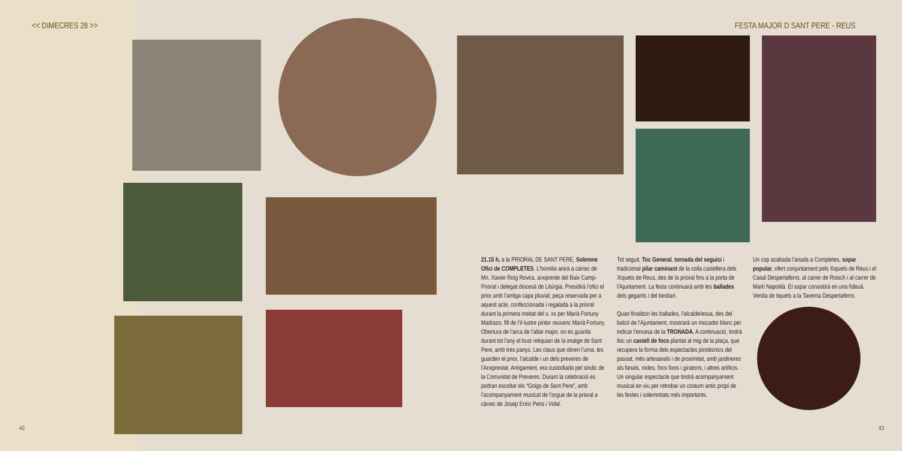<< DIMECRES 28 >> FESTA MAJOR D SANT PERE - REUS
21.15 h, a la PRIORAL DE SANT PERE, Solemne Ofici de COMPLETES. L’homilia anirà a càrrec de Mn. Xavier Roig Rovira, arxipreste del Baix Camp-Priorat i delegat diocesà de Litúrgia. Presidirà l’ofici el prior amb l’antiga capa pluvial, peça reservada per a aquest acte, confeccionada i regalada a la prioral durant la primera meitat del s. xx per Marià Fortuny Madrazo, fill de l’il·lustre pintor reusenc Marià Fortuny. Obertura de l’arca de l’altar major, on es guarda durant tot l’any el bust reliquiari de la imatge de Sant Pere, amb tres panys. Les claus que obren l’urna, les guarden el prior, l’alcalde i un dels preveres de l’Arxiprestat. Antigament, era custodiada pel síndic de la Comunitat de Preveres. Durant la celebració es podran escoltar els “Goigs de Sant Pere”, amb l’acompanyament musical de l’orgue de la prioral a càrrec de Josep Enric Peris i Vidal.
Tot seguit, Toc General, tornada del seguici i tradicional pilar caminant de la colla castellera dels Xiquets de Reus, des de la prioral fins a la porta de l’Ajuntament. La festa continuarà amb les ballades dels gegants i del bestiari.
Quan finalitzin les ballades, l’alcalde/essa, des del balcó de l’Ajuntament, mostrarà un mocador blanc per indicar l’encesa de la TRONADA. A continuació, tindrà lloc un castell de focs plantat al mig de la plaça, que recupera la forma dels espectacles pirotècnics del passat, més artesanals i de proximitat, amb jardineres als fanals, rodes, focs fixos i giratoris, i altres artificis. Un singular espectacle que tindrà acompanyament musical en viu per retrobar un costum antic propi de les festes i solemnitats més importants.
Un cop acabada l’anada a Completes, sopar popular, ofert conjuntament pels Xiquets de Reus i el Casal Despertaferro, al carrer de Rosich i al carrer de Martí Napolità. El sopar consistirà en una fideuà. Venda de tiquets a la Taverna Despertaferro.
42 43